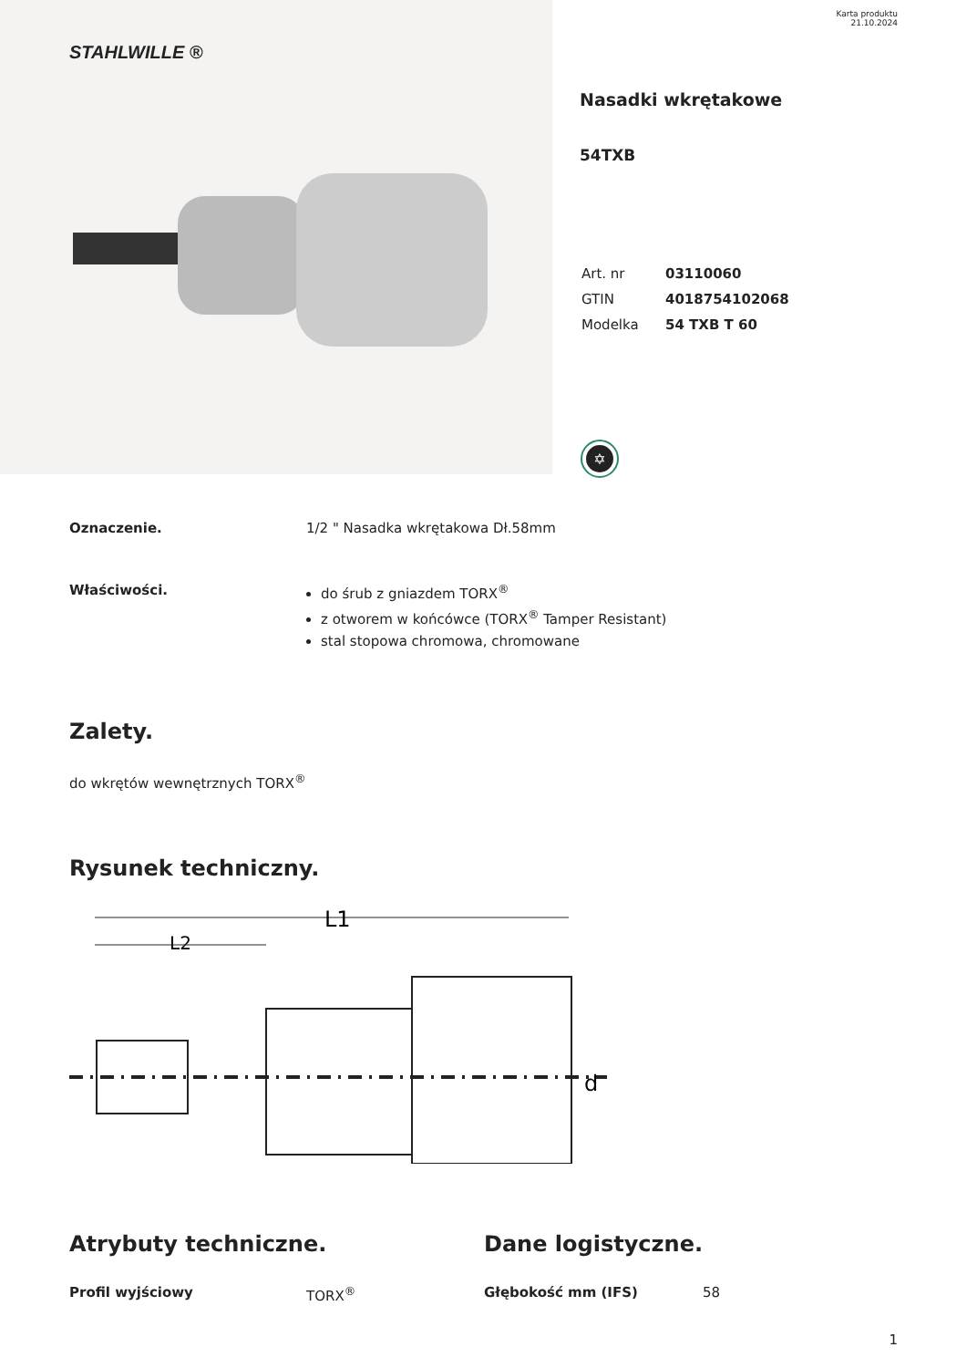STAHLWILLE ®
Karta produktu
21.10.2024
Nasadki wkrętakowe
54TXB
| Art. nr | 03110060 |
| GTIN | 4018754102068 |
| Modelka | 54 TXB T 60 |
✡
Oznaczenie. 1/2 " Nasadka wkrętakowa Dł.58mm
Właściwości. do śrub z gniazdem TORX<sup>®</sup>
z otworem w końcówce (TORX<sup>®</sup> Tamper Resistant)
stal stopowa chromowa, chromowane
Zalety.
do wkrętów wewnętrznych TORX<sup>®</sup>
Rysunek techniczny.
L1
L2
d
Atrybuty techniczne.
Profil wyjściowy TORX<sup>®</sup>
Dane logistyczne.
Głębokość mm (IFS) 58
1